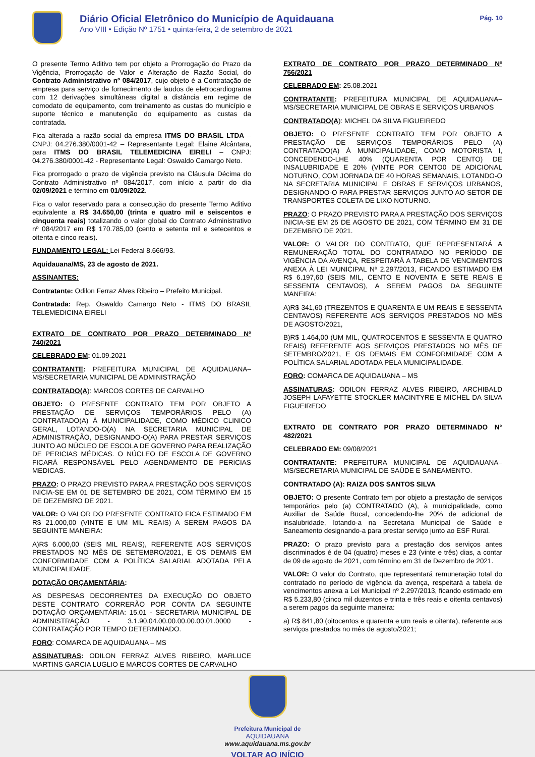Diário Oficial Eletrônico do Município de Aquidauana
Ano VIII • Edição Nº 1751 • quinta-feira, 2 de setembro de 2021
Pág. 10
O presente Termo Aditivo tem por objeto a Prorrogação do Prazo da Vigência, Prorrogação de Valor e Alteração de Razão Social, do Contrato Administrativo nº 084/2017, cujo objeto é a Contratação de empresa para serviço de fornecimento de laudos de eletrocardiograma com 12 derivações simultâneas digital a distância em regime de comodato de equipamento, com treinamento as custas do município e suporte técnico e manutenção do equipamento as custas da contratada.
Fica alterada a razão social da empresa ITMS DO BRASIL LTDA – CNPJ: 04.276.380/0001-42 – Representante Legal: Elaine Alcântara, para ITMS DO BRASIL TELEMEDICINA EIRELI – CNPJ: 04.276.380/0001-42 - Representante Legal: Oswaldo Camargo Neto.
Fica prorrogado o prazo de vigência previsto na Cláusula Décima do Contrato Administrativo nº 084/2017, com início a partir do dia 02/09/2021 e término em 01/09/2022.
Fica o valor reservado para a consecução do presente Termo Aditivo equivalente a R$ 34.650,00 (trinta e quatro mil e seiscentos e cinquenta reais) totalizando o valor global do Contrato Administrativo nº 084/2017 em R$ 170.785,00 (cento e setenta mil e setecentos e oitenta e cinco reais).
FUNDAMENTO LEGAL: Lei Federal 8.666/93.
Aquidauana/MS, 23 de agosto de 2021.
ASSINANTES:
Contratante: Odilon Ferraz Alves Ribeiro – Prefeito Municipal.
Contratada: Rep. Oswaldo Camargo Neto - ITMS DO BRASIL TELEMEDICINA EIRELI
EXTRATO DE CONTRATO POR PRAZO DETERMINADO Nº 740/2021
CELEBRADO EM: 01.09.2021
CONTRATANTE: PREFEITURA MUNICIPAL DE AQUIDAUANA–MS/SECRETARIA MUNICIPAL DE ADMINISTRAÇÃO
CONTRATADO(A): MARCOS CORTES DE CARVALHO
OBJETO: O PRESENTE CONTRATO TEM POR OBJETO A PRESTAÇÃO DE SERVIÇOS TEMPORÁRIOS PELO (A) CONTRATADO(A) À MUNICIPALIDADE, COMO MÉDICO CLINICO GERAL, LOTANDO-O(A) NA SECRETARIA MUNICIPAL DE ADMINISTRAÇÃO, DESIGNANDO-O(A) PARA PRESTAR SERVIÇOS JUNTO AO NÚCLEO DE ESCOLA DE GOVERNO PARA REALIZAÇÃO DE PERICIAS MÉDICAS. O NÚCLEO DE ESCOLA DE GOVERNO FICARÁ RESPONSÁVEL PELO AGENDAMENTO DE PERICIAS MEDICAS.
PRAZO: O PRAZO PREVISTO PARA A PRESTAÇÃO DOS SERVIÇOS INICIA-SE EM 01 DE SETEMBRO DE 2021, COM TÉRMINO EM 15 DE DEZEMBRO DE 2021.
VALOR: O VALOR DO PRESENTE CONTRATO FICA ESTIMADO EM R$ 21.000,00 (VINTE E UM MIL REAIS) A SEREM PAGOS DA SEGUINTE MANEIRA:
A)R$ 6.000,00 (SEIS MIL REAIS), REFERENTE AOS SERVIÇOS PRESTADOS NO MÊS DE SETEMBRO/2021, E OS DEMAIS EM CONFORMIDADE COM A POLÍTICA SALARIAL ADOTADA PELA MUNICIPALIDADE.
DOTAÇÃO ORÇAMENTÁRIA:
AS DESPESAS DECORRENTES DA EXECUÇÃO DO OBJETO DESTE CONTRATO CORRERÃO POR CONTA DA SEGUINTE DOTAÇÃO ORÇAMENTÁRIA: 15.01 - SECRETARIA MUNICIPAL DE ADMINISTRAÇÃO - 3.1.90.04.00.00.00.00.00.01.0000 - CONTRATAÇÃO POR TEMPO DETERMINADO.
FORO: COMARCA DE AQUIDAUANA – MS
ASSINATURAS: ODILON FERRAZ ALVES RIBEIRO, MARLUCE MARTINS GARCIA LUGLIO E MARCOS CORTES DE CARVALHO
EXTRATO DE CONTRATO POR PRAZO DETERMINADO Nº 756/2021
CELEBRADO EM: 25.08.2021
CONTRATANTE: PREFEITURA MUNICIPAL DE AQUIDAUANA–MS/SECRETARIA MUNICIPAL DE OBRAS E SERVIÇOS URBANOS
CONTRATADO(A): MICHEL DA SILVA FIGUEIREDO
OBJETO: O PRESENTE CONTRATO TEM POR OBJETO A PRESTAÇÃO DE SERVIÇOS TEMPORÁRIOS PELO (A) CONTRATADO(A) À MUNICIPALIDADE, COMO MOTORISTA I, CONCEDENDO-LHE 40% (QUARENTA POR CENTO) DE INSALUBRIDADE E 20% (VINTE POR CENTO0 DE ADICIONAL NOTURNO, COM JORNADA DE 40 HORAS SEMANAIS, LOTANDO-O NA SECRETARIA MUNICIPAL E OBRAS E SERVIÇOS URBANOS, DESIGNANDO-O PARA PRESTAR SERVIÇOS JUNTO AO SETOR DE TRANSPORTES COLETA DE LIXO NOTURNO.
PRAZO: O PRAZO PREVISTO PARA A PRESTAÇÃO DOS SERVIÇOS INICIA-SE EM 25 DE AGOSTO DE 2021, COM TÉRMINO EM 31 DE DEZEMBRO DE 2021.
VALOR: O VALOR DO CONTRATO, QUE REPRESENTARÁ A REMUNERAÇÃO TOTAL DO CONTRATADO NO PERÍODO DE VIGÊNCIA DA AVENÇA, RESPEITARÁ A TABELA DE VENCIMENTOS ANEXA À LEI MUNICIPAL Nº 2.297/2013, FICANDO ESTIMADO EM R$ 6.197,60 (SEIS MIL, CENTO E NOVENTA E SETE REAIS E SESSENTA CENTAVOS), A SEREM PAGOS DA SEGUINTE MANEIRA:
A)R$ 341,60 (TREZENTOS E QUARENTA E UM REAIS E SESSENTA CENTAVOS) REFERENTE AOS SERVIÇOS PRESTADOS NO MÊS DE AGOSTO/2021,
B)R$ 1.464,00 (UM MIL, QUATROCENTOS E SESSENTA E QUATRO REAIS) REFERENTE AOS SERVIÇOS PRESTADOS NO MÊS DE SETEMBRO/2021, E OS DEMAIS EM CONFORMIDADE COM A POLÍTICA SALARIAL ADOTADA PELA MUNICIPALIDADE.
FORO: COMARCA DE AQUIDAUANA – MS
ASSINATURAS: ODILON FERRAZ ALVES RIBEIRO, ARCHIBALD JOSEPH LAFAYETTE STOCKLER MACINTYRE E MICHEL DA SILVA FIGUEIREDO
EXTRATO DE CONTRATO POR PRAZO DETERMINADO N° 482/2021
CELEBRADO EM: 09/08/2021
CONTRATANTE: PREFEITURA MUNICIPAL DE AQUIDAUANA–MS/SECRETARIA MUNICIPAL DE SAÚDE E SANEAMENTO.
CONTRATADO (A): RAIZA DOS SANTOS SILVA
OBJETO: O presente Contrato tem por objeto a prestação de serviços temporários pelo (a) CONTRATADO (A), à municipalidade, como Auxiliar de Saúde Bucal, concedendo-lhe 20% de adicional de insalubridade, lotando-a na Secretaria Municipal de Saúde e Saneamento designando-a para prestar serviço junto ao ESF Rural.
PRAZO: O prazo previsto para a prestação dos serviços antes discriminados é de 04 (quatro) meses e 23 (vinte e três) dias, a contar de 09 de agosto de 2021, com término em 31 de Dezembro de 2021.
VALOR: O valor do Contrato, que representará remuneração total do contratado no período de vigência da avença, respeitará a tabela de vencimentos anexa a Lei Municipal nº 2.297/2013, ficando estimado em R$ 5.233,80 (cinco mil duzentos e trinta e três reais e oitenta centavos) a serem pagos da seguinte maneira:
a) R$ 841,80 (oitocentos e quarenta e um reais e oitenta), referente aos serviços prestados no mês de agosto/2021;
Prefeitura Municipal de
AQUIDAUANA
www.aquidauana.ms.gov.br
VOLTAR AO INÍCIO